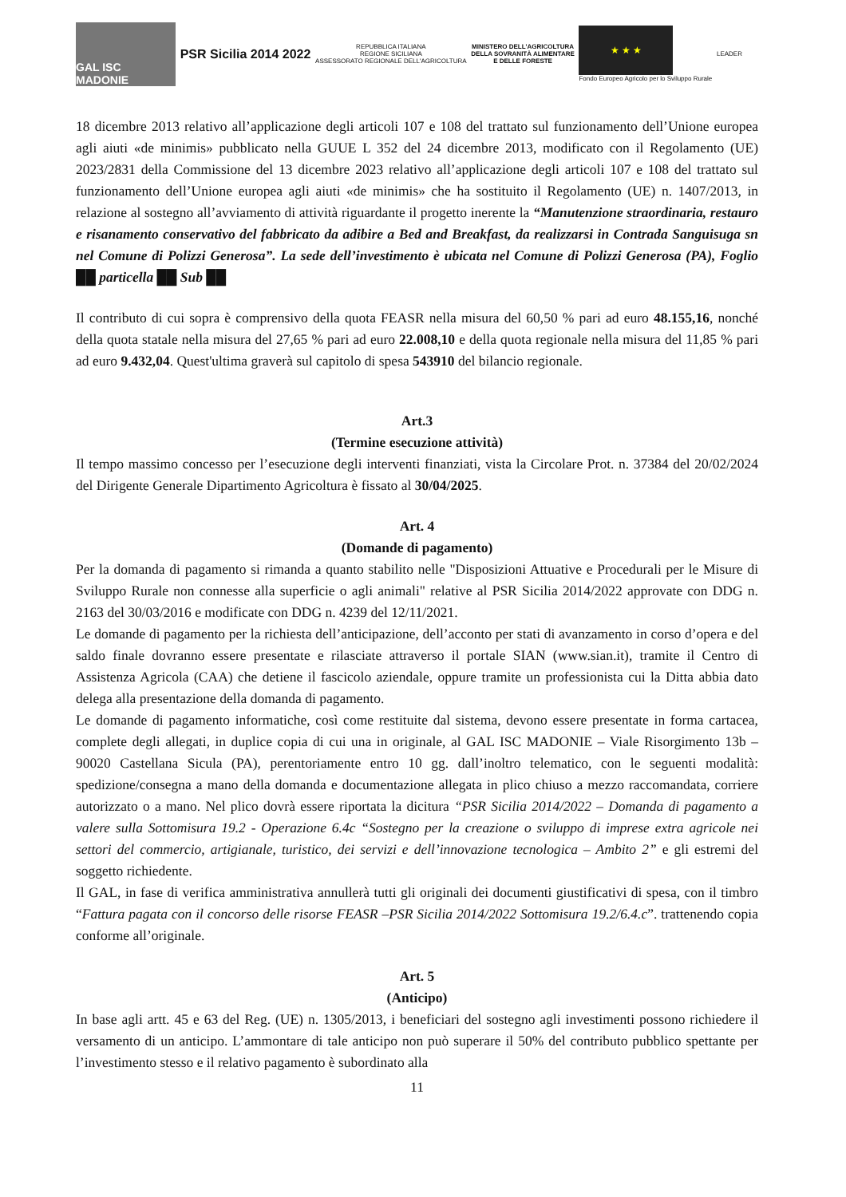GAL ISC MADONIE
PSR Sicilia 2014 2022
REPUBBLICA ITALIANA
REGIONE SICILIANA
ASSESSORATO REGIONALE DELL'AGRICOLTURA
MINISTERO DELL'AGRICOLTURA
DELLA SOVRANITÀ ALIMENTARE
E DELLE FORESTE
★ ★ ★
Fondo Europeo Agricolo per lo Sviluppo Rurale
LEADER
18 dicembre 2013 relativo all’applicazione degli articoli 107 e 108 del trattato sul funzionamento dell’Unione europea agli aiuti «de minimis» pubblicato nella GUUE L 352 del 24 dicembre 2013, modificato con il Regolamento (UE) 2023/2831 della Commissione del 13 dicembre 2023 relativo all’applicazione degli articoli 107 e 108 del trattato sul funzionamento dell’Unione europea agli aiuti «de minimis» che ha sostituito il Regolamento (UE) n. 1407/2013, in relazione al sostegno all’avviamento di attività riguardante il progetto inerente la “Manutenzione straordinaria, restauro e risanamento conservativo del fabbricato da adibire a Bed and Breakfast, da realizzarsi in Contrada Sanguisuga sn nel Comune di Polizzi Generosa”. La sede dell’investimento è ubicata nel Comune di Polizzi Generosa (PA), Foglio ██ particella ██ Sub ██
Il contributo di cui sopra è comprensivo della quota FEASR nella misura del 60,50 % pari ad euro 48.155,16, nonché della quota statale nella misura del 27,65 % pari ad euro 22.008,10 e della quota regionale nella misura del 11,85 % pari ad euro 9.432,04. Quest'ultima graverà sul capitolo di spesa 543910 del bilancio regionale.
Art.3
(Termine esecuzione attività)
Il tempo massimo concesso per l’esecuzione degli interventi finanziati, vista la Circolare Prot. n. 37384 del 20/02/2024 del Dirigente Generale Dipartimento Agricoltura è fissato al 30/04/2025.
Art. 4
(Domande di pagamento)
Per la domanda di pagamento si rimanda a quanto stabilito nelle "Disposizioni Attuative e Procedurali per le Misure di Sviluppo Rurale non connesse alla superficie o agli animali" relative al PSR Sicilia 2014/2022 approvate con DDG n. 2163 del 30/03/2016 e modificate con DDG n. 4239 del 12/11/2021.
Le domande di pagamento per la richiesta dell’anticipazione, dell’acconto per stati di avanzamento in corso d’opera e del saldo finale dovranno essere presentate e rilasciate attraverso il portale SIAN (www.sian.it), tramite il Centro di Assistenza Agricola (CAA) che detiene il fascicolo aziendale, oppure tramite un professionista cui la Ditta abbia dato delega alla presentazione della domanda di pagamento.
Le domande di pagamento informatiche, così come restituite dal sistema, devono essere presentate in forma cartacea, complete degli allegati, in duplice copia di cui una in originale, al GAL ISC MADONIE – Viale Risorgimento 13b – 90020 Castellana Sicula (PA), perentoriamente entro 10 gg. dall’inoltro telematico, con le seguenti modalità: spedizione/consegna a mano della domanda e documentazione allegata in plico chiuso a mezzo raccomandata, corriere autorizzato o a mano. Nel plico dovrà essere riportata la dicitura “PSR Sicilia 2014/2022 – Domanda di pagamento a valere sulla Sottomisura 19.2 - Operazione 6.4c “Sostegno per la creazione o sviluppo di imprese extra agricole nei settori del commercio, artigianale, turistico, dei servizi e dell’innovazione tecnologica – Ambito 2” e gli estremi del soggetto richiedente.
Il GAL, in fase di verifica amministrativa annullerà tutti gli originali dei documenti giustificativi di spesa, con il timbro “Fattura pagata con il concorso delle risorse FEASR –PSR Sicilia 2014/2022 Sottomisura 19.2/6.4.c”. trattenendo copia conforme all’originale.
Art. 5
(Anticipo)
In base agli artt. 45 e 63 del Reg. (UE) n. 1305/2013, i beneficiari del sostegno agli investimenti possono richiedere il versamento di un anticipo. L’ammontare di tale anticipo non può superare il 50% del contributo pubblico spettante per l’investimento stesso e il relativo pagamento è subordinato alla
11